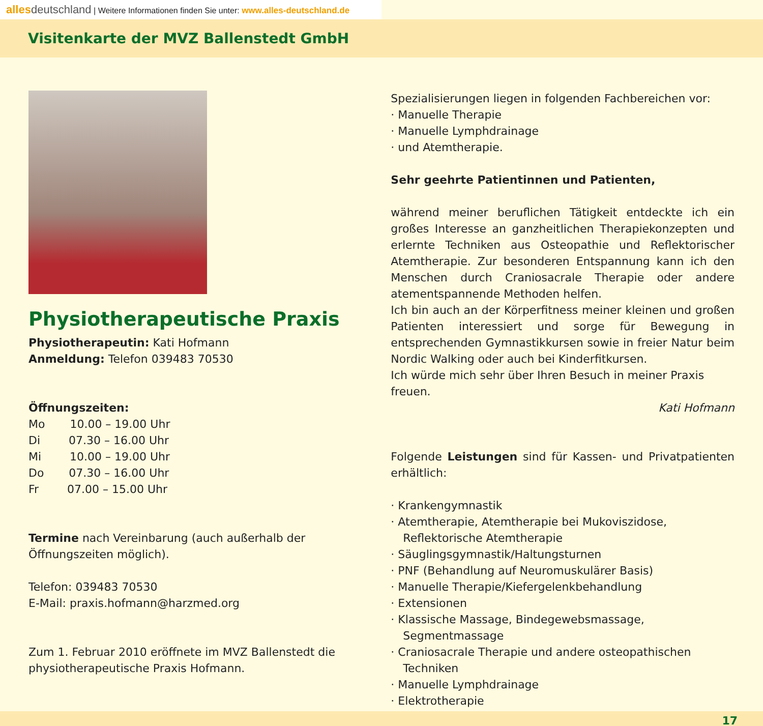alles deutschland | Weitere Informationen finden Sie unter: www.alles-deutschland.de
Visitenkarte der MVZ Ballenstedt GmbH
Physiotherapeutische Praxis
Physiotherapeutin: Kati Hofmann
Anmeldung: Telefon 039483 70530
Öffnungszeiten:
Mo 10.00 – 19.00 Uhr
Di 07.30 – 16.00 Uhr
Mi 10.00 – 19.00 Uhr
Do 07.30 – 16.00 Uhr
Fr 07.00 – 15.00 Uhr
Termine nach Vereinbarung (auch außerhalb der Öffnungszeiten möglich).
Telefon: 039483 70530
E-Mail: praxis.hofmann@harzmed.org
Zum 1. Februar 2010 eröffnete im MVZ Ballenstedt die physiotherapeutische Praxis Hofmann.
Spezialisierungen liegen in folgenden Fachbereichen vor:
· Manuelle Therapie
· Manuelle Lymphdrainage
· und Atemtherapie.
Sehr geehrte Patientinnen und Patienten,
während meiner beruflichen Tätigkeit entdeckte ich ein großes Interesse an ganzheitlichen Therapiekonzepten und erlernte Techniken aus Osteopathie und Reflektorischer Atemtherapie. Zur besonderen Entspannung kann ich den Menschen durch Craniosacrale Therapie oder andere atementspannende Methoden helfen.
Ich bin auch an der Körperfitness meiner kleinen und großen Patienten interessiert und sorge für Bewegung in entsprechenden Gymnastikkursen sowie in freier Natur beim Nordic Walking oder auch bei Kinderfitkursen.
Ich würde mich sehr über Ihren Besuch in meiner Praxis freuen.
Kati Hofmann
Folgende Leistungen sind für Kassen- und Privatpatienten erhältlich:
· Krankengymnastik
· Atemtherapie, Atemtherapie bei Mukoviszidose, Reflektorische Atemtherapie
· Säuglingsgymnastik/Haltungsturnen
· PNF (Behandlung auf Neuromuskulärer Basis)
· Manuelle Therapie/Kiefergelenkbehandlung
· Extensionen
· Klassische Massage, Bindegewebsmassage, Segmentmassage
· Craniosacrale Therapie und andere osteopathischen Techniken
· Manuelle Lymphdrainage
· Elektrotherapie
17